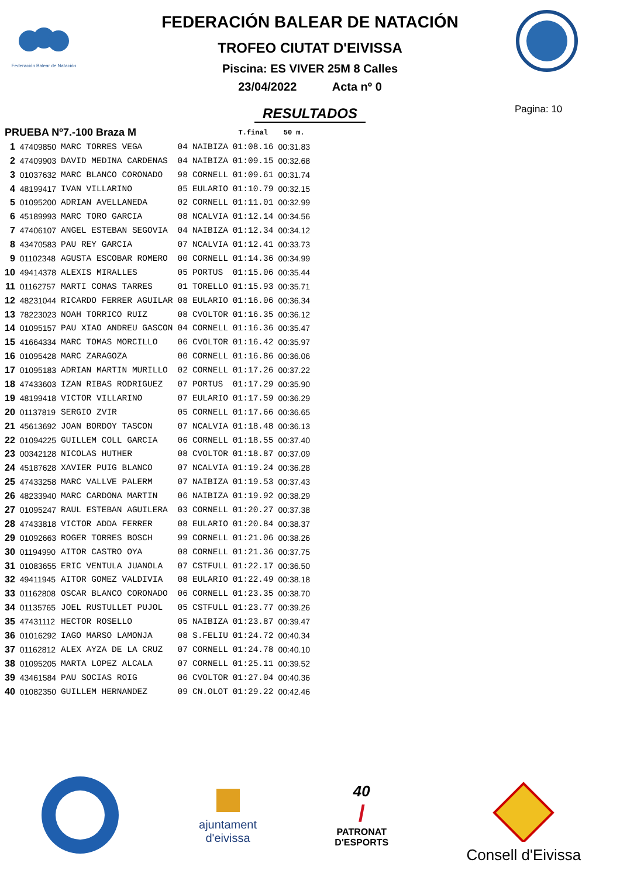Federación Balear de Natación
FEDERACIÓN BALEAR DE NATACIÓN
TROFEO CIUTAT D'EIVISSA
Piscina: ES VIVER 25M 8 Calles
23/04/2022 Acta nº 0
RESULTADOS Pagina: 10
| PRUEBA Nº7.-100 Braza M | | | | | T.final | 50 m. |
| --- | --- | --- | --- | --- | --- | --- |
| 1 | 47409850 | MARC TORRES VEGA | 04 | NAIBIZA | 01:08.16 | 00:31.83 |
| 2 | 47409903 | DAVID MEDINA CARDENAS | 04 | NAIBIZA | 01:09.15 | 00:32.68 |
| 3 | 01037632 | MARC BLANCO CORONADO | 98 | CORNELL | 01:09.61 | 00:31.74 |
| 4 | 48199417 | IVAN VILLARINO | 05 | EULARIO | 01:10.79 | 00:32.15 |
| 5 | 01095200 | ADRIAN AVELLANEDA | 02 | CORNELL | 01:11.01 | 00:32.99 |
| 6 | 45189993 | MARC TORO GARCIA | 08 | NCALVIA | 01:12.14 | 00:34.56 |
| 7 | 47406107 | ANGEL ESTEBAN SEGOVIA | 04 | NAIBIZA | 01:12.34 | 00:34.12 |
| 8 | 43470583 | PAU REY GARCIA | 07 | NCALVIA | 01:12.41 | 00:33.73 |
| 9 | 01102348 | AGUSTA ESCOBAR ROMERO | 00 | CORNELL | 01:14.36 | 00:34.99 |
| 10 | 49414378 | ALEXIS MIRALLES | 05 | PORTUS | 01:15.06 | 00:35.44 |
| 11 | 01162757 | MARTI COMAS TARRES | 01 | TORELLO | 01:15.93 | 00:35.71 |
| 12 | 48231044 | RICARDO FERRER AGUILAR | 08 | EULARIO | 01:16.06 | 00:36.34 |
| 13 | 78223023 | NOAH TORRICO RUIZ | 08 | CVOLTOR | 01:16.35 | 00:36.12 |
| 14 | 01095157 | PAU XIAO ANDREU GASCON | 04 | CORNELL | 01:16.36 | 00:35.47 |
| 15 | 41664334 | MARC TOMAS MORCILLO | 06 | CVOLTOR | 01:16.42 | 00:35.97 |
| 16 | 01095428 | MARC ZARAGOZA | 00 | CORNELL | 01:16.86 | 00:36.06 |
| 17 | 01095183 | ADRIAN MARTIN MURILLO | 02 | CORNELL | 01:17.26 | 00:37.22 |
| 18 | 47433603 | IZAN RIBAS RODRIGUEZ | 07 | PORTUS | 01:17.29 | 00:35.90 |
| 19 | 48199418 | VICTOR VILLARINO | 07 | EULARIO | 01:17.59 | 00:36.29 |
| 20 | 01137819 | SERGIO ZVIR | 05 | CORNELL | 01:17.66 | 00:36.65 |
| 21 | 45613692 | JOAN BORDOY TASCON | 07 | NCALVIA | 01:18.48 | 00:36.13 |
| 22 | 01094225 | GUILLEM COLL GARCIA | 06 | CORNELL | 01:18.55 | 00:37.40 |
| 23 | 00342128 | NICOLAS HUTHER | 08 | CVOLTOR | 01:18.87 | 00:37.09 |
| 24 | 45187628 | XAVIER PUIG BLANCO | 07 | NCALVIA | 01:19.24 | 00:36.28 |
| 25 | 47433258 | MARC VALLVE PALERM | 07 | NAIBIZA | 01:19.53 | 00:37.43 |
| 26 | 48233940 | MARC CARDONA MARTIN | 06 | NAIBIZA | 01:19.92 | 00:38.29 |
| 27 | 01095247 | RAUL ESTEBAN AGUILERA | 03 | CORNELL | 01:20.27 | 00:37.38 |
| 28 | 47433818 | VICTOR ADDA FERRER | 08 | EULARIO | 01:20.84 | 00:38.37 |
| 29 | 01092663 | ROGER TORRES BOSCH | 99 | CORNELL | 01:21.06 | 00:38.26 |
| 30 | 01194990 | AITOR CASTRO OYA | 08 | CORNELL | 01:21.36 | 00:37.75 |
| 31 | 01083655 | ERIC VENTULA JUANOLA | 07 | CSTFULL | 01:22.17 | 00:36.50 |
| 32 | 49411945 | AITOR GOMEZ VALDIVIA | 08 | EULARIO | 01:22.49 | 00:38.18 |
| 33 | 01162808 | OSCAR BLANCO CORONADO | 06 | CORNELL | 01:23.35 | 00:38.70 |
| 34 | 01135765 | JOEL RUSTULLET PUJOL | 05 | CSTFULL | 01:23.77 | 00:39.26 |
| 35 | 47431112 | HECTOR ROSELLO | 05 | NAIBIZA | 01:23.87 | 00:39.47 |
| 36 | 01016292 | IAGO MARSO LAMONJA | 08 | S.FELIU | 01:24.72 | 00:40.34 |
| 37 | 01162812 | ALEX AYZA DE LA CRUZ | 07 | CORNELL | 01:24.78 | 00:40.10 |
| 38 | 01095205 | MARTA LOPEZ ALCALA | 07 | CORNELL | 01:25.11 | 00:39.52 |
| 39 | 43461584 | PAU SOCIAS ROIG | 06 | CVOLTOR | 01:27.04 | 00:40.36 |
| 40 | 01082350 | GUILLEM HERNANDEZ | 09 | CN.OLOT | 01:29.22 | 00:42.46 |
ajuntament
d'eivissa
40
/
PATRONAT
D'ESPORTS
Consell d'Eivissa